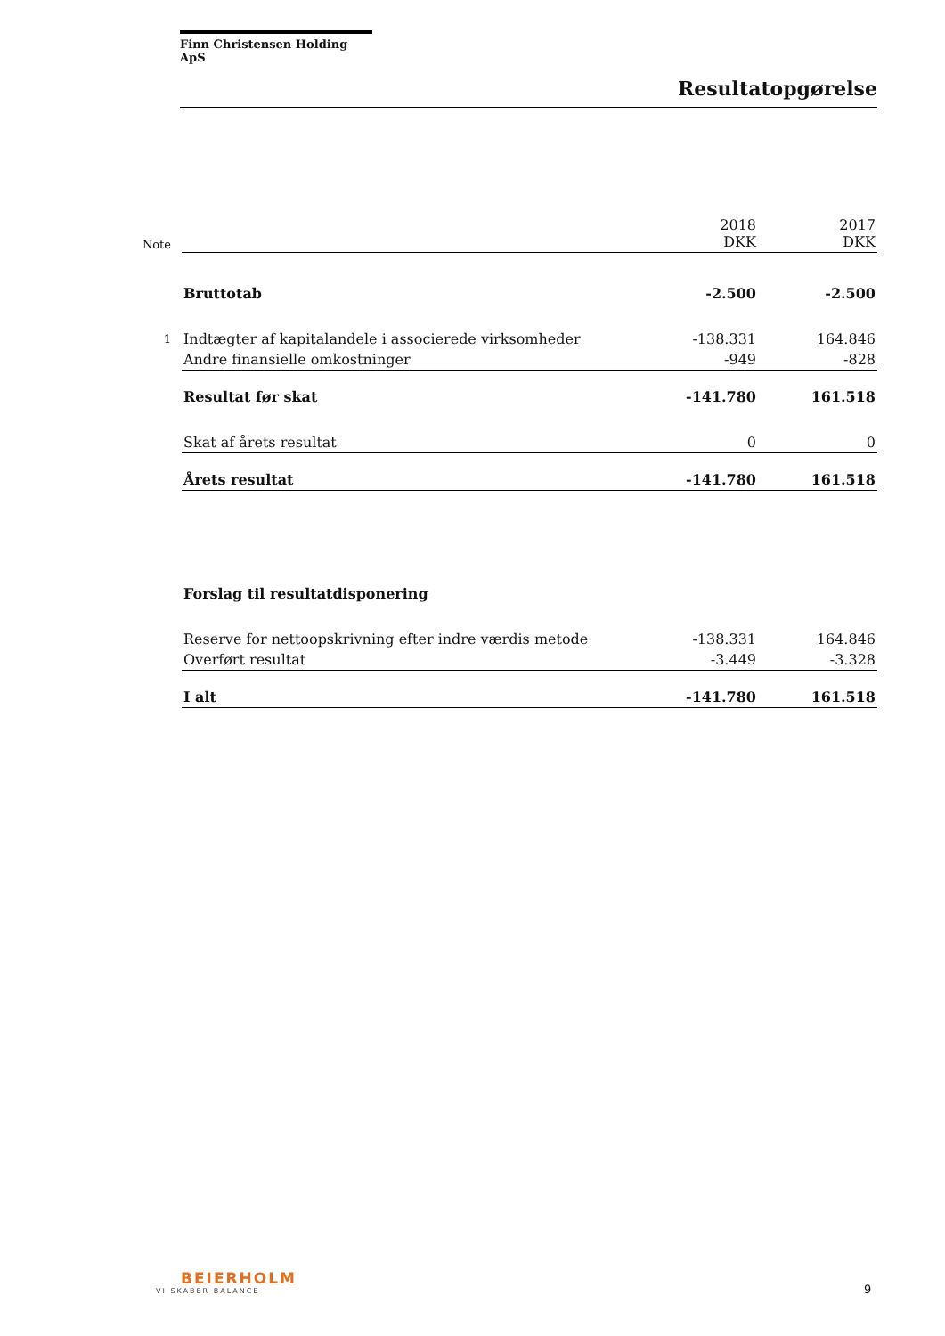Finn Christensen Holding ApS
Resultatopgørelse
| Note | | 2018 DKK | 2017 DKK |
| | Bruttotab | -2.500 | -2.500 |
| 1 | Indtægter af kapitalandele i associerede virksomheder | -138.331 | 164.846 |
| | Andre finansielle omkostninger | -949 | -828 |
| | Resultat før skat | -141.780 | 161.518 |
| | Skat af årets resultat | 0 | 0 |
| | Årets resultat | -141.780 | 161.518 |
| | Forslag til resultatdisponering | | |
| | Reserve for nettoopskrivning efter indre værdis metode | -138.331 | 164.846 |
| | Overført resultat | -3.449 | -3.328 |
| | I alt | -141.780 | 161.518 |
BEIERHOLM
VI SKABER BALANCE
9